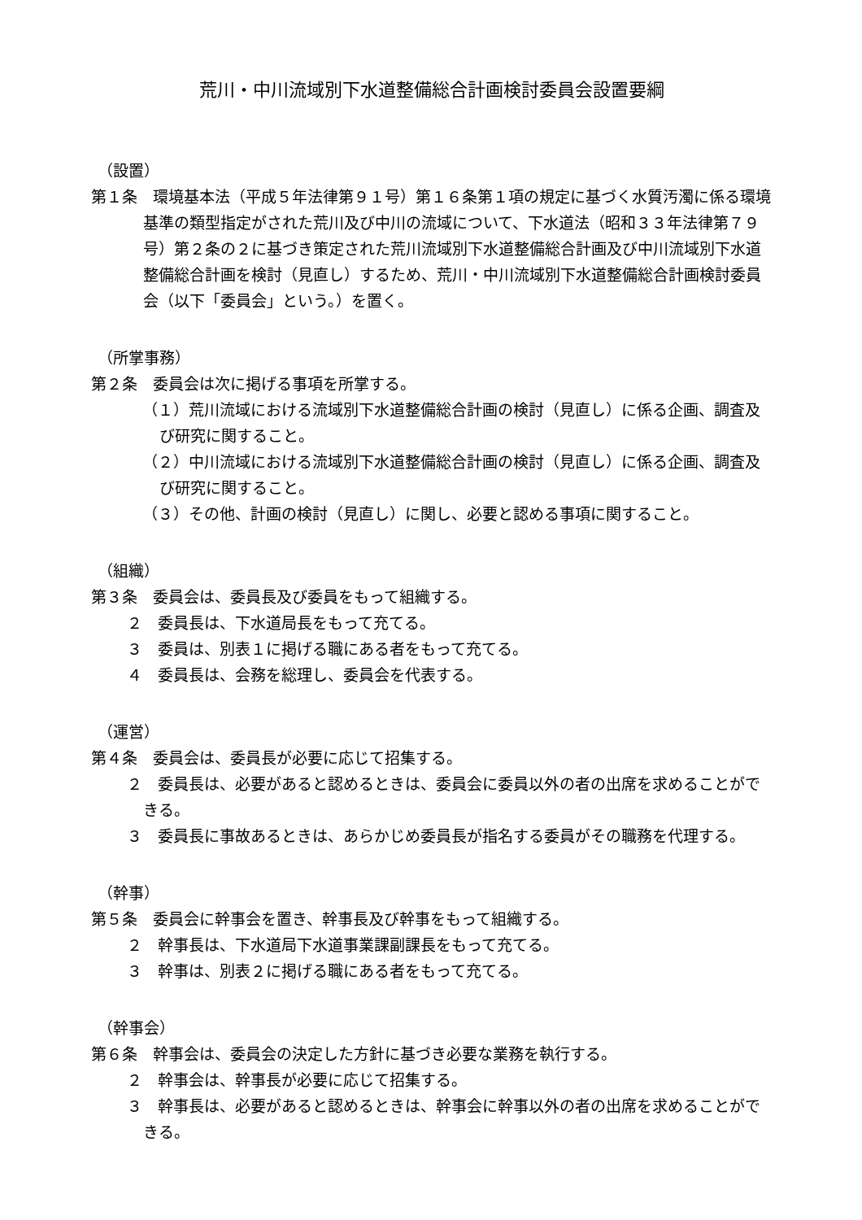荒川・中川流域別下水道整備総合計画検討委員会設置要綱
（設置）
第１条　環境基本法（平成５年法律第９１号）第１６条第１項の規定に基づく水質汚濁に係る環境基準の類型指定がされた荒川及び中川の流域について、下水道法（昭和３３年法律第７９号）第２条の２に基づき策定された荒川流域別下水道整備総合計画及び中川流域別下水道整備総合計画を検討（見直し）するため、荒川・中川流域別下水道整備総合計画検討委員会（以下「委員会」という。）を置く。
（所掌事務）
第２条　委員会は次に掲げる事項を所掌する。
（１）荒川流域における流域別下水道整備総合計画の検討（見直し）に係る企画、調査及び研究に関すること。
（２）中川流域における流域別下水道整備総合計画の検討（見直し）に係る企画、調査及び研究に関すること。
（３）その他、計画の検討（見直し）に関し、必要と認める事項に関すること。
（組織）
第３条　委員会は、委員長及び委員をもって組織する。
２　委員長は、下水道局長をもって充てる。
３　委員は、別表１に掲げる職にある者をもって充てる。
４　委員長は、会務を総理し、委員会を代表する。
（運営）
第４条　委員会は、委員長が必要に応じて招集する。
２　委員長は、必要があると認めるときは、委員会に委員以外の者の出席を求めることができる。
３　委員長に事故あるときは、あらかじめ委員長が指名する委員がその職務を代理する。
（幹事）
第５条　委員会に幹事会を置き、幹事長及び幹事をもって組織する。
２　幹事長は、下水道局下水道事業課副課長をもって充てる。
３　幹事は、別表２に掲げる職にある者をもって充てる。
（幹事会）
第６条　幹事会は、委員会の決定した方針に基づき必要な業務を執行する。
２　幹事会は、幹事長が必要に応じて招集する。
３　幹事長は、必要があると認めるときは、幹事会に幹事以外の者の出席を求めることができる。